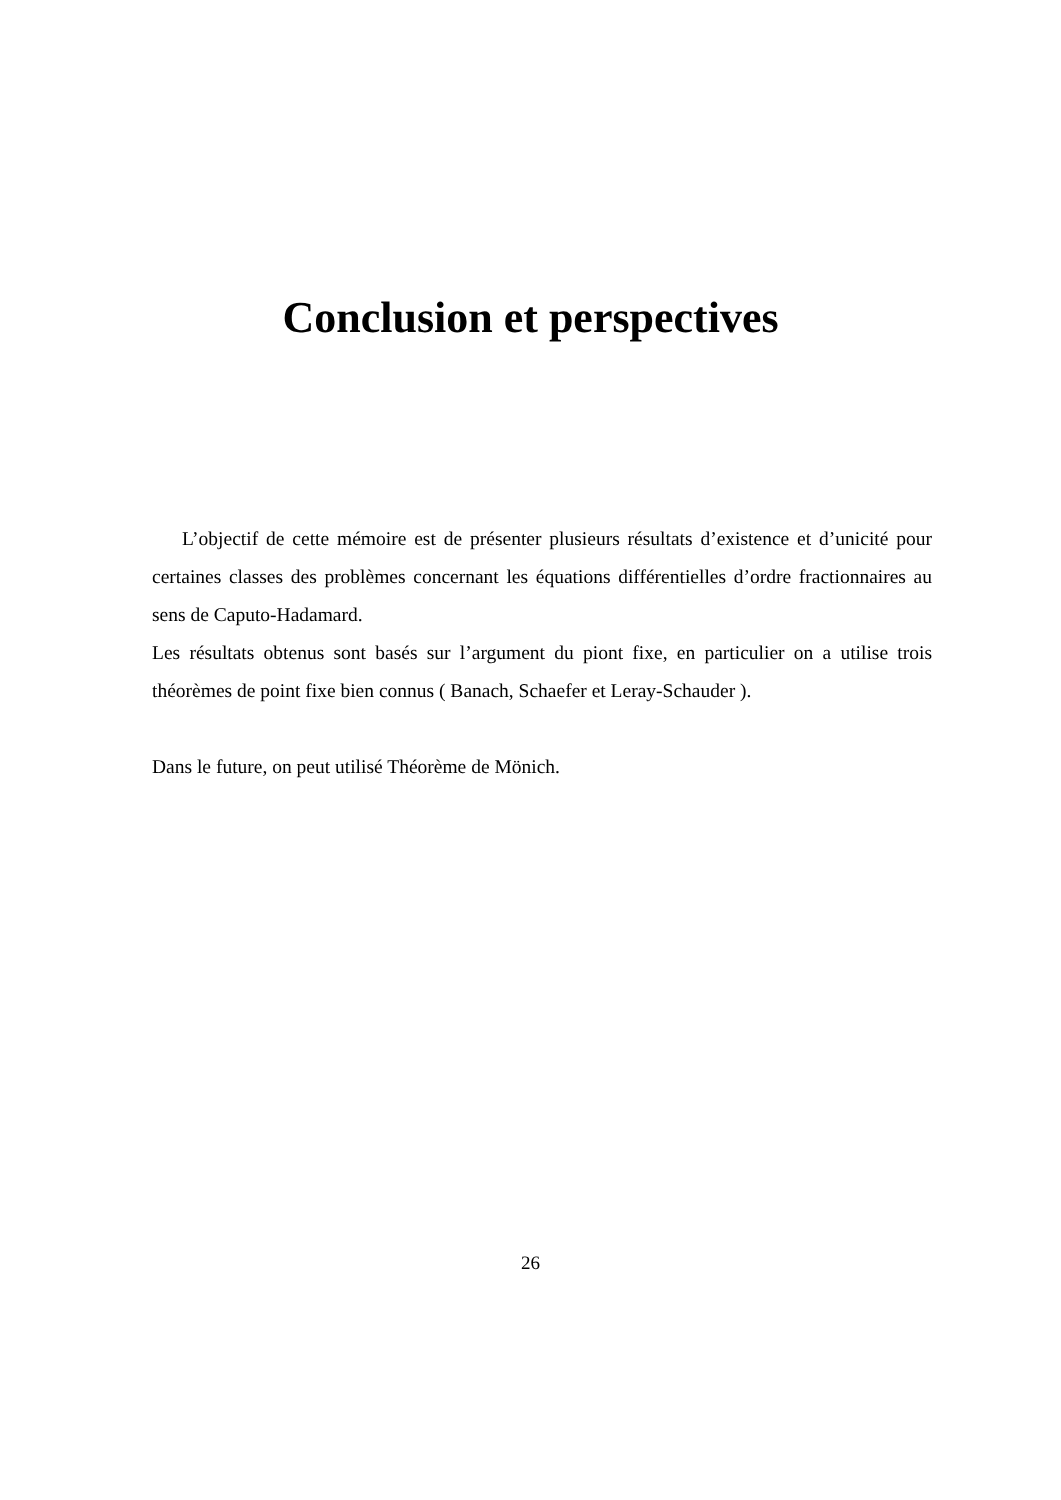Conclusion et perspectives
L’objectif de cette mémoire est de présenter plusieurs résultats d’existence et d’unicité pour certaines classes des problèmes concernant les équations différentielles d’ordre fractionnaires au sens de Caputo-Hadamard.
Les résultats obtenus sont basés sur l’argument du piont fixe, en particulier on a utilise trois théorèmes de point fixe bien connus ( Banach, Schaefer et Leray-Schauder ).
Dans le future, on peut utilisé Théorème de Mönich.
26